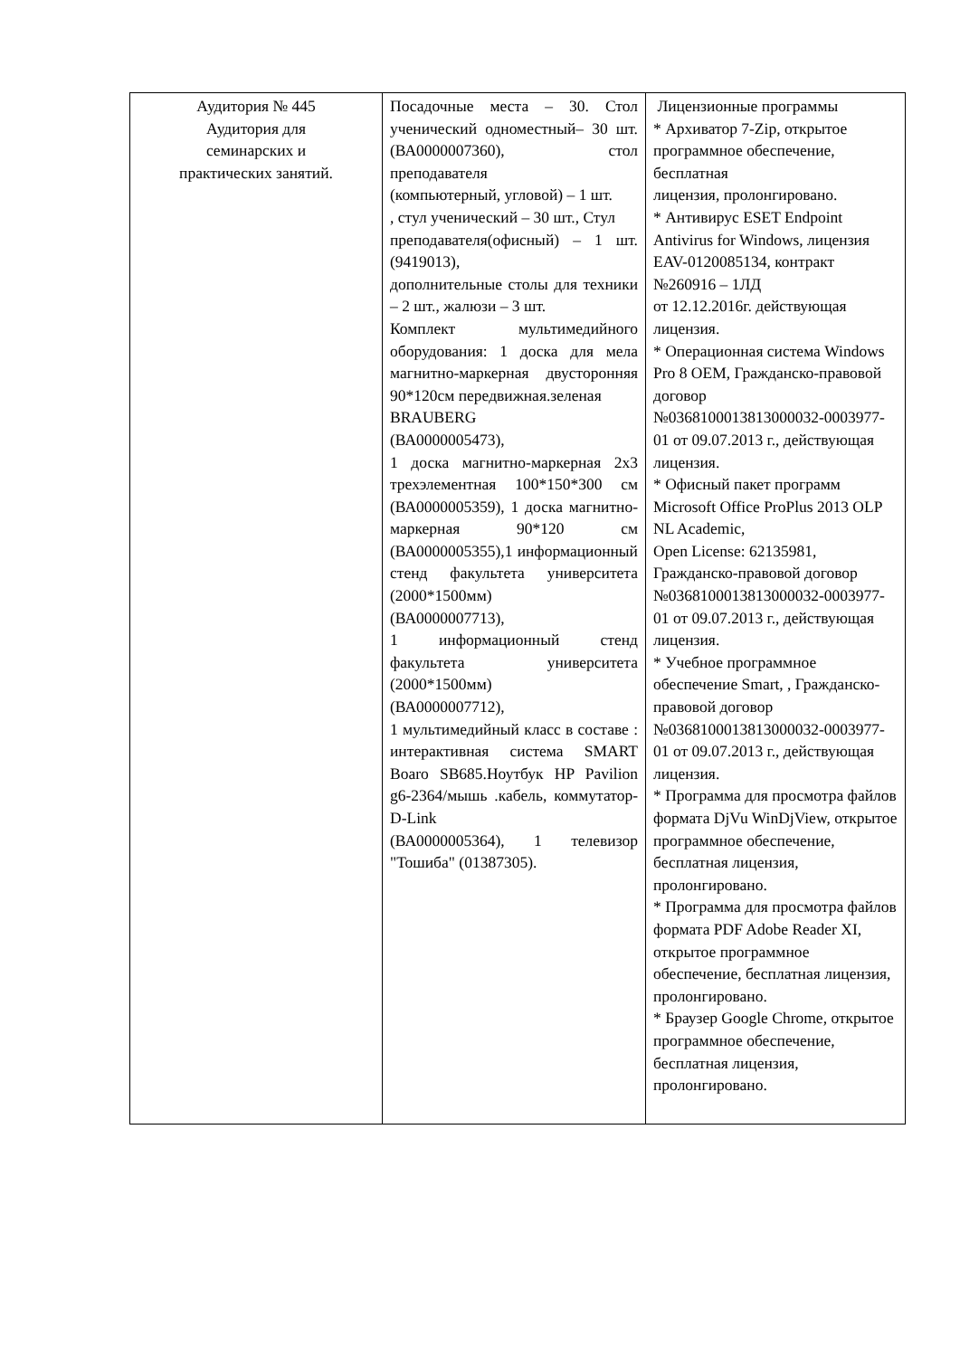| Аудитория № 445 Аудитория для семинарских и практических занятий. | Посадочные места – 30. Стол ученический одноместный– 30 шт.(ВА0000007360), стол преподавателя (компьютерный, угловой) – 1 шт. , стул ученический – 30 шт., Стул преподавателя(офисный) – 1 шт.(9419013), дополнительные столы для техники – 2 шт., жалюзи – 3 шт. Комплект мультимедийного оборудования: 1 доска для мела магнитно-маркерная двусторонняя 90*120см передвижная.зеленая BRAUBERG (ВА0000005473), 1 доска магнитно-маркерная 2х3 трехэлементная 100*150*300 см (ВА0000005359), 1 доска магнитно-маркерная 90*120 см (ВА0000005355),1 информационный стенд факультета университета (2000*1500мм) (ВА0000007713), 1 информационный стенд факультета университета (2000*1500мм) (ВА0000007712), 1 мультимедийный класс в составе : интерактивная система SMART Boaro SB685.Ноутбук HP Pavilion g6-2364/мышь .кабель, коммутатор-D-Link (ВА0000005364), 1 телевизор "Тошиба" (01387305). | Лицензионные программы * Архиватор 7-Zip, открытое программное обеспечение, бесплатная лицензия, пролонгировано. * Антивирус ESET Endpoint Antivirus for Windows, лицензия EAV-0120085134, контракт №260916 – 1ЛД от 12.12.2016г. действующая лицензия. * Операционная система Windows Pro 8 OEM, Гражданско-правовой договор №0368100013813000032-0003977-01 от 09.07.2013 г., действующая лицензия. * Офисный пакет программ Microsoft Office ProPlus 2013 OLP NL Academic, Open License: 62135981, Гражданско-правовой договор №0368100013813000032-0003977-01 от 09.07.2013 г., действующая лицензия. * Учебное программное обеспечение Smart, , Гражданско-правовой договор №0368100013813000032-0003977-01 от 09.07.2013 г., действующая лицензия. * Программа для просмотра файлов формата DjVu WinDjView, открытое программное обеспечение, бесплатная лицензия, пролонгировано. * Программа для просмотра файлов формата PDF Adobe Reader XI, открытое программное обеспечение, бесплатная лицензия, пролонгировано. * Браузер Google Chrome, открытое программное обеспечение, бесплатная лицензия, пролонгировано. |